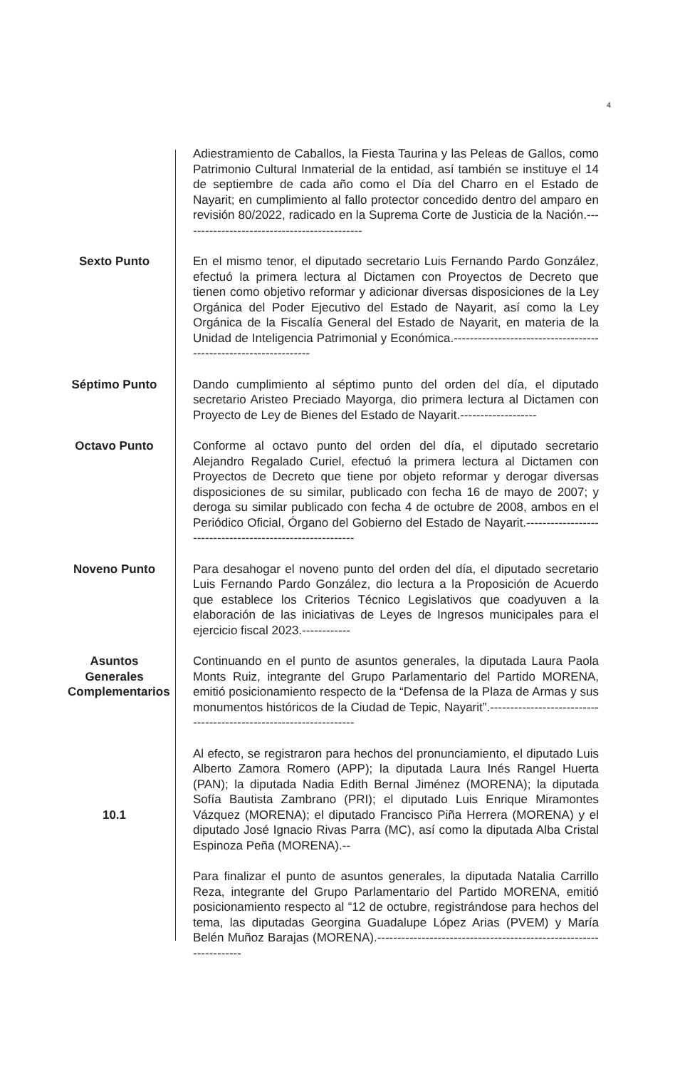4
Adiestramiento de Caballos, la Fiesta Taurina y las Peleas de Gallos, como Patrimonio Cultural Inmaterial de la entidad, así también se instituye el 14 de septiembre de cada año como el Día del Charro en el Estado de Nayarit; en cumplimiento al fallo protector concedido dentro del amparo en revisión 80/2022, radicado en la Suprema Corte de Justicia de la Nación.---------------------------------------------
Sexto Punto En el mismo tenor, el diputado secretario Luis Fernando Pardo González, efectuó la primera lectura al Dictamen con Proyectos de Decreto que tienen como objetivo reformar y adicionar diversas disposiciones de la Ley Orgánica del Poder Ejecutivo del Estado de Nayarit, así como la Ley Orgánica de la Fiscalía General del Estado de Nayarit, en materia de la Unidad de Inteligencia Patrimonial y Económica.-----------------------------------------------------------------
Séptimo Punto Dando cumplimiento al séptimo punto del orden del día, el diputado secretario Aristeo Preciado Mayorga, dio primera lectura al Dictamen con Proyecto de Ley de Bienes del Estado de Nayarit.-------------------
Octavo Punto Conforme al octavo punto del orden del día, el diputado secretario Alejandro Regalado Curiel, efectuó la primera lectura al Dictamen con Proyectos de Decreto que tiene por objeto reformar y derogar diversas disposiciones de su similar, publicado con fecha 16 de mayo de 2007; y deroga su similar publicado con fecha 4 de octubre de 2008, ambos en el Periódico Oficial, Órgano del Gobierno del Estado de Nayarit.----------------------------------------------------------
Noveno Punto Para desahogar el noveno punto del orden del día, el diputado secretario Luis Fernando Pardo González, dio lectura a la Proposición de Acuerdo que establece los Criterios Técnico Legislativos que coadyuven a la elaboración de las iniciativas de Leyes de Ingresos municipales para el ejercicio fiscal 2023.------------
Asuntos Generales Complementarios
Continuando en el punto de asuntos generales, la diputada Laura Paola Monts Ruiz, integrante del Grupo Parlamentario del Partido MORENA, emitió posicionamiento respecto de la “Defensa de la Plaza de Armas y sus monumentos históricos de la Ciudad de Tepic, Nayarit”.-------------------------------------------------------------------
10.1 Al efecto, se registraron para hechos del pronunciamiento, el diputado Luis Alberto Zamora Romero (APP); la diputada Laura Inés Rangel Huerta (PAN); la diputada Nadia Edith Bernal Jiménez (MORENA); la diputada Sofía Bautista Zambrano (PRI); el diputado Luis Enrique Miramontes Vázquez (MORENA); el diputado Francisco Piña Herrera (MORENA) y el diputado José Ignacio Rivas Parra (MC), así como la diputada Alba Cristal Espinoza Peña (MORENA).--
Para finalizar el punto de asuntos generales, la diputada Natalia Carrillo Reza, integrante del Grupo Parlamentario del Partido MORENA, emitió posicionamiento respecto al “12 de octubre, registrándose para hechos del tema, las diputadas Georgina Guadalupe López Arias (PVEM) y María Belén Muñoz Barajas (MORENA).-------------------------------------------------------------------